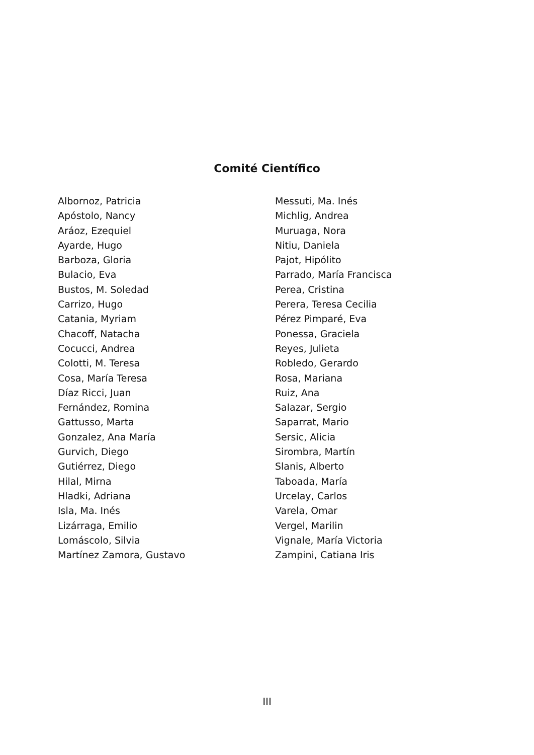Comité Científico
Albornoz, Patricia
Apóstolo, Nancy
Aráoz, Ezequiel
Ayarde, Hugo
Barboza, Gloria
Bulacio, Eva
Bustos, M. Soledad
Carrizo, Hugo
Catania, Myriam
Chacoff, Natacha
Cocucci, Andrea
Colotti, M. Teresa
Cosa, María Teresa
Díaz Ricci, Juan
Fernández, Romina
Gattusso, Marta
Gonzalez, Ana María
Gurvich, Diego
Gutiérrez, Diego
Hilal, Mirna
Hladki, Adriana
Isla, Ma. Inés
Lizárraga, Emilio
Lomáscolo, Silvia
Martínez Zamora, Gustavo
Messuti, Ma. Inés
Michlig, Andrea
Muruaga, Nora
Nitiu, Daniela
Pajot, Hipólito
Parrado, María Francisca
Perea, Cristina
Perera, Teresa Cecilia
Pérez Pimparé, Eva
Ponessa, Graciela
Reyes, Julieta
Robledo, Gerardo
Rosa, Mariana
Ruiz, Ana
Salazar, Sergio
Saparrat, Mario
Sersic, Alicia
Sirombra, Martín
Slanis, Alberto
Taboada, María
Urcelay, Carlos
Varela, Omar
Vergel, Marilin
Vignale, María Victoria
Zampini, Catiana Iris
III